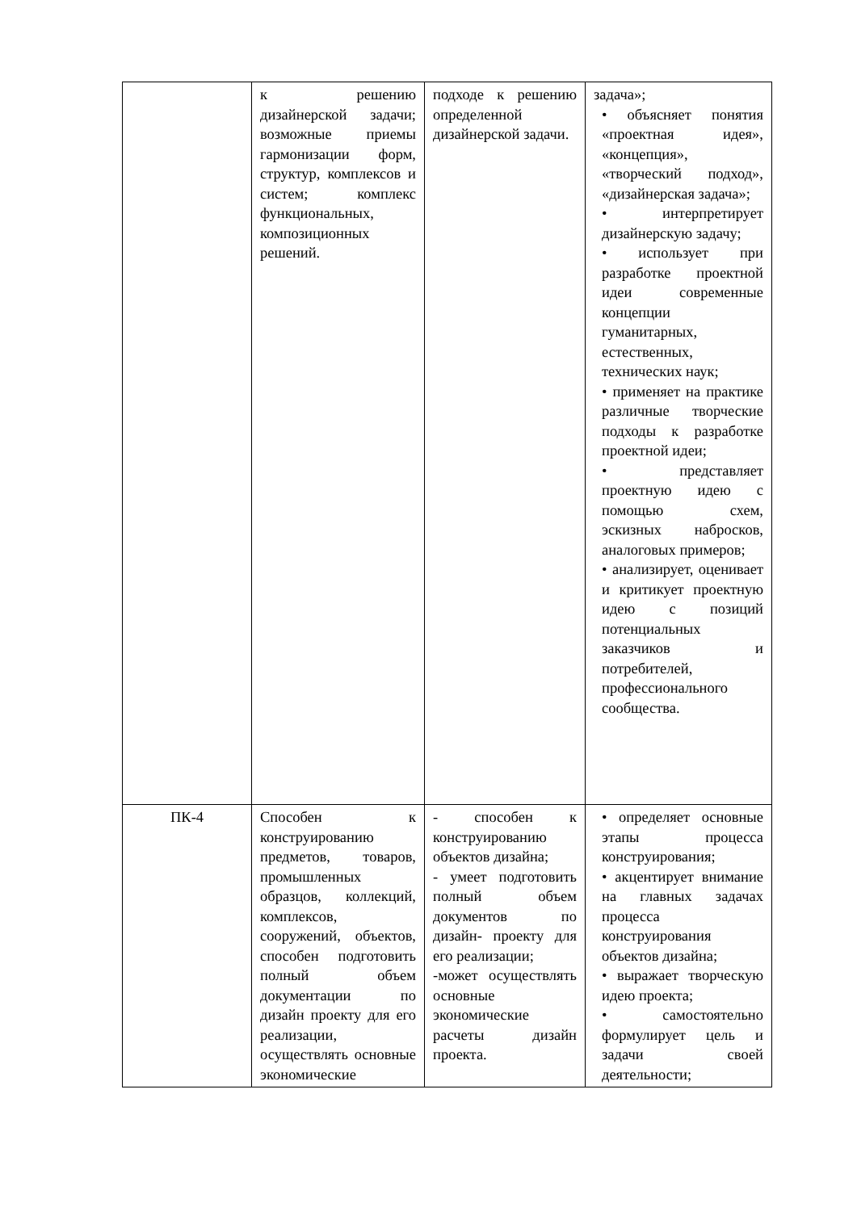| | к решению дизайнерской задачи; возможные приемы гармонизации форм, структур, комплексов и систем; комплекс функциональных, композиционных решений. | подходе к решению определенной дизайнерской задачи. | задача»; • объясняет понятия «проектная идея», «концепция», «творческий подход», «дизайнерская задача»; • интерпретирует дизайнерскую задачу; • использует при разработке проектной идеи современные концепции гуманитарных, естественных, технических наук; • применяет на практике различные творческие подходы к разработке проектной идеи; • представляет проектную идею с помощью схем, эскизных набросков, аналоговых примеров; • анализирует, оценивает и критикует проектную идею с позиций потенциальных заказчиков и потребителей, профессионального сообщества. |
| ПК-4 | Способен к конструированию предметов, товаров, промышленных образцов, коллекций, комплексов, сооружений, объектов, способен подготовить полный объем документации по дизайн проекту для его реализации, осуществлять основные экономические | - способен к конструированию объектов дизайна; - умеет подготовить полный объем документов по дизайн- проекту для его реализации; -может осуществлять основные экономические расчеты дизайн проекта. | • определяет основные этапы процесса конструирования; • акцентирует внимание на главных задачах процесса конструирования объектов дизайна; • выражает творческую идею проекта; • самостоятельно формулирует цель и задачи своей деятельности; |